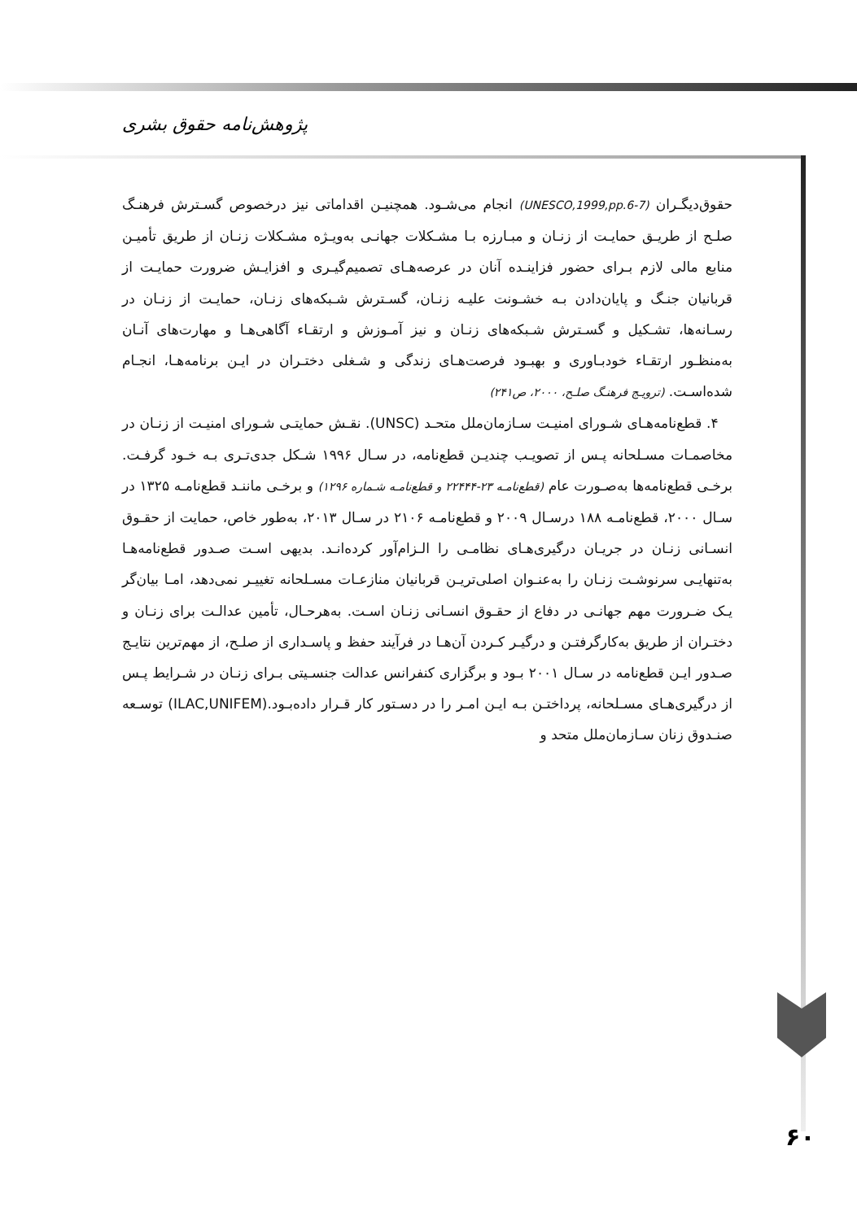پژوهش‌نامه حقوق بشری
حقوق‌دیگـران (UNESCO,1999,pp.6-7) انجام می‌شـود. همچنیـن اقداماتی نیز درخصوص گسـترش فرهنـگ صلـح از طریـق حمایـت از زنـان و مبـارزه بـا مشـکلات جهانـی به‌ویـژه مشـکلات زنـان از طریق تأمیـن منابع مالی لازم بـرای حضور فزاینـده آنان در عرصه‌هـای تصمیم‌گیـری و افزایـش ضرورت حمایـت از قربانیان جنـگ و پایان‌دادن بـه خشـونت علیـه زنـان، گسـترش شـبکه‌های زنـان، حمایـت از زنـان در رسـانه‌ها، تشـکیل و گسـترش شـبکه‌های زنـان و نیز آمـوزش و ارتقـاء آگاهی‌هـا و مهارت‌های آنـان به‌منظـور ارتقـاء خودبـاوری و بهبـود فرصت‌هـای زندگی و شـغلی دختـران در ایـن برنامه‌هـا، انجـام شده‌اسـت. (ترویـج فرهنـگ صلـح، ۲۰۰۰، ص۲۴۱)
۴. قطع‌نامه‌هـای شـورای امنیـت سـازمان‌ملل متحـد (UNSC). نقـش حمایتـی شـورای امنیـت از زنـان در مخاصمـات مسـلحانه پـس از تصویـب چندیـن قطع‌نامه، در سـال ۱۹۹۶ شـکل جدی‌تـری بـه خـود گرفـت. برخـی قطع‌نامه‌ها به‌صـورت عام (قطع‌نامـه ۲۳-۲۲۴۴۴ و قطع‌نامـه شـماره ۱۲۹۶) و برخـی ماننـد قطع‌نامـه ۱۳۲۵ در سـال ۲۰۰۰، قطع‌نامـه ۱۸۸ درسـال ۲۰۰۹ و قطع‌نامـه ۲۱۰۶ در سـال ۲۰۱۳، به‌طور خاص، حمایت از حقـوق انسـانی زنـان در جریـان درگیری‌هـای نظامـی را الـزام‌آور کرده‌انـد. بدیهی اسـت صـدور قطع‌نامه‌هـا به‌تنهایـی سرنوشـت زنـان را به‌عنـوان اصلی‌تریـن قربانیان منازعـات مسـلحانه تغییـر نمی‌دهد، امـا بیان‌گر یـک ضـرورت مهم جهانـی در دفاع از حقـوق انسـانی زنـان اسـت. به‌هرحـال، تأمین عدالـت برای زنـان و دختـران از طریق به‌کارگرفتـن و درگیـر کـردن آن‌هـا در فرآیند حفظ و پاسـداری از صلـح، از مهم‌ترین نتایـج صـدور ایـن قطع‌نامه در سـال ۲۰۰۱ بـود و برگزاری کنفرانس عدالت جنسـیتی بـرای زنـان در شـرایط پـس از درگیری‌هـای مسـلحانه، پرداختـن بـه ایـن امـر را در دسـتور کار قـرار داده‌بـود.(ILAC,UNIFEM) توسـعه صنـدوق زنان سـازمان‌ملل متحد و
۶۰